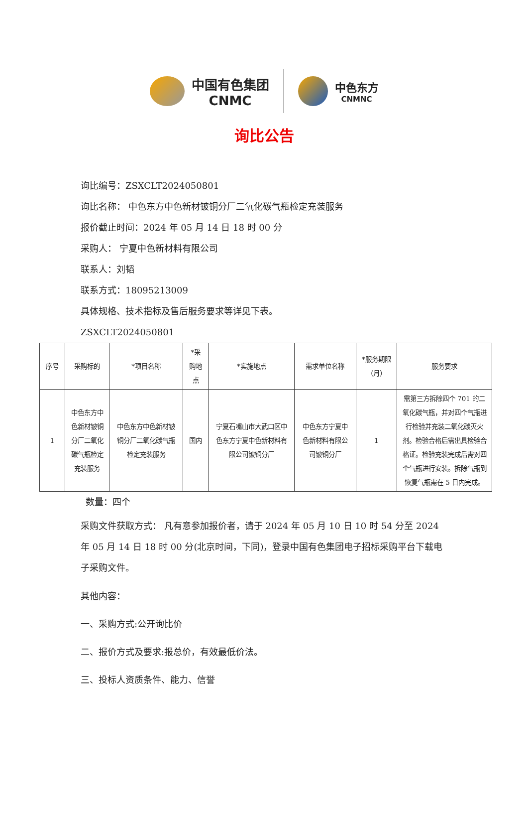中国有色集团
CNMC
中色东方
CNMNC
询比公告
询比编号：ZSXCLT2024050801
询比名称： 中色东方中色新材铍铜分厂二氧化碳气瓶检定充装服务
报价截止时间：2024 年 05 月 14 日 18 时 00 分
采购人： 宁夏中色新材料有限公司
联系人：刘韬
联系方式：18095213009
具体规格、技术指标及售后服务要求等详见下表。
ZSXCLT2024050801
| 序号 | 采购标的 | *项目名称 | *采购地点 | *实施地点 | 需求单位名称 | *服务期限（月） | 服务要求 |
| --- | --- | --- | --- | --- | --- | --- | --- |
| 1 | 中色东方中色新材铍铜分厂二氧化碳气瓶检定充装服务 | 中色东方中色新材铍铜分厂二氧化碳气瓶检定充装服务 | 国内 | 宁夏石嘴山市大武口区中色东方宁夏中色新材料有限公司铍铜分厂 | 中色东方宁夏中色新材料有限公司铍铜分厂 | 1 | 需第三方拆除四个 701 的二氧化碳气瓶，并对四个气瓶进行检验并充装二氧化碳灭火剂。检验合格后需出具检验合格证。检验充装完成后需对四个气瓶进行安装。拆除气瓶到恢复气瓶需在 5 日内完成。 |
数量：四个
采购文件获取方式： 凡有意参加报价者，请于 2024 年 05 月 10 日 10 时 54 分至 2024 年 05 月 14 日 18 时 00 分(北京时间，下同)，登录中国有色集团电子招标采购平台下载电子采购文件。
其他内容：
一、采购方式:公开询比价
二、报价方式及要求:报总价，有效最低价法。
三、投标人资质条件、能力、信誉